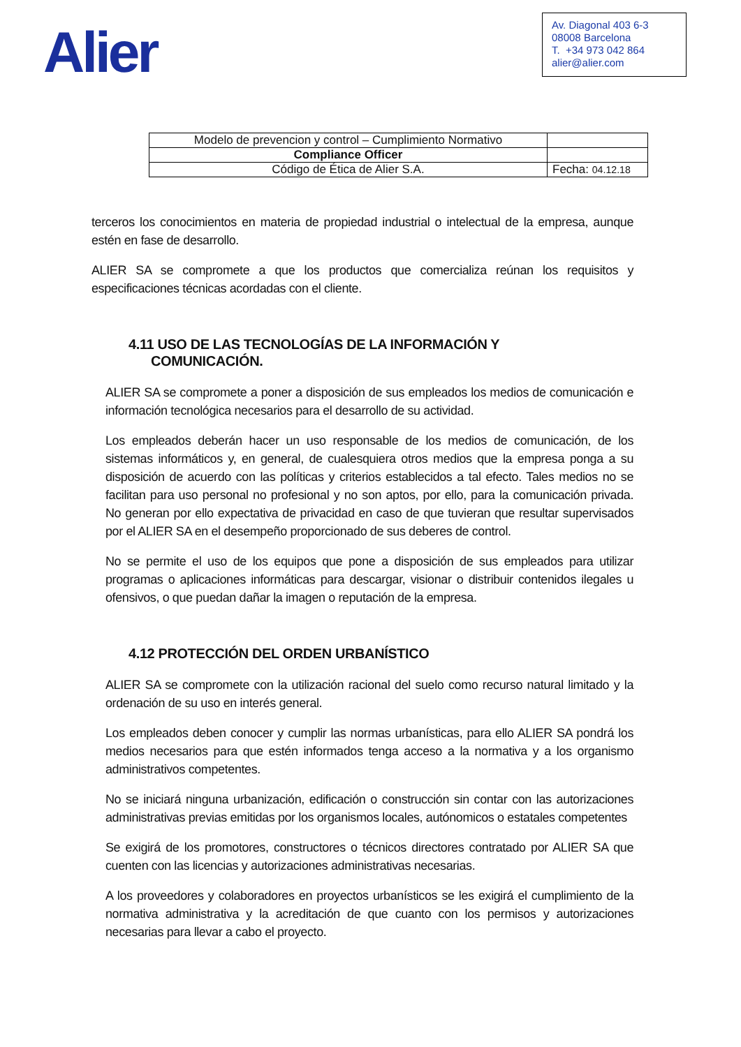Alier
Av. Diagonal 403 6-3
08008 Barcelona
T. +34 973 042 864
alier@alier.com
| Modelo de prevencion y control – Cumplimiento Normativo | |
| Compliance Officer | |
| Código de Ética de Alier S.A. | Fecha: 04.12.18 |
terceros los conocimientos en materia de propiedad industrial o intelectual de la empresa, aunque estén en fase de desarrollo.
ALIER SA se compromete a que los productos que comercializa reúnan los requisitos y especificaciones técnicas acordadas con el cliente.
4.11 USO DE LAS TECNOLOGÍAS DE LA INFORMACIÓN Y
COMUNICACIÓN.
ALIER SA se compromete a poner a disposición de sus empleados los medios de comunicación e información tecnológica necesarios para el desarrollo de su actividad.
Los empleados deberán hacer un uso responsable de los medios de comunicación, de los sistemas informáticos y, en general, de cualesquiera otros medios que la empresa ponga a su disposición de acuerdo con las políticas y criterios establecidos a tal efecto. Tales medios no se facilitan para uso personal no profesional y no son aptos, por ello, para la comunicación privada. No generan por ello expectativa de privacidad en caso de que tuvieran que resultar supervisados por el ALIER SA en el desempeño proporcionado de sus deberes de control.
No se permite el uso de los equipos que pone a disposición de sus empleados para utilizar programas o aplicaciones informáticas para descargar, visionar o distribuir contenidos ilegales u ofensivos, o que puedan dañar la imagen o reputación de la empresa.
4.12 PROTECCIÓN DEL ORDEN URBANÍSTICO
ALIER SA se compromete con la utilización racional del suelo como recurso natural limitado y la ordenación de su uso en interés general.
Los empleados deben conocer y cumplir las normas urbanísticas, para ello ALIER SA pondrá los medios necesarios para que estén informados tenga acceso a la normativa y a los organismo administrativos competentes.
No se iniciará ninguna urbanización, edificación o construcción sin contar con las autorizaciones administrativas previas emitidas por los organismos locales, autónomicos o estatales competentes
Se exigirá de los promotores, constructores o técnicos directores contratado por ALIER SA que cuenten con las licencias y autorizaciones administrativas necesarias.
A los proveedores y colaboradores en proyectos urbanísticos se les exigirá el cumplimiento de la normativa administrativa y la acreditación de que cuanto con los permisos y autorizaciones necesarias para llevar a cabo el proyecto.